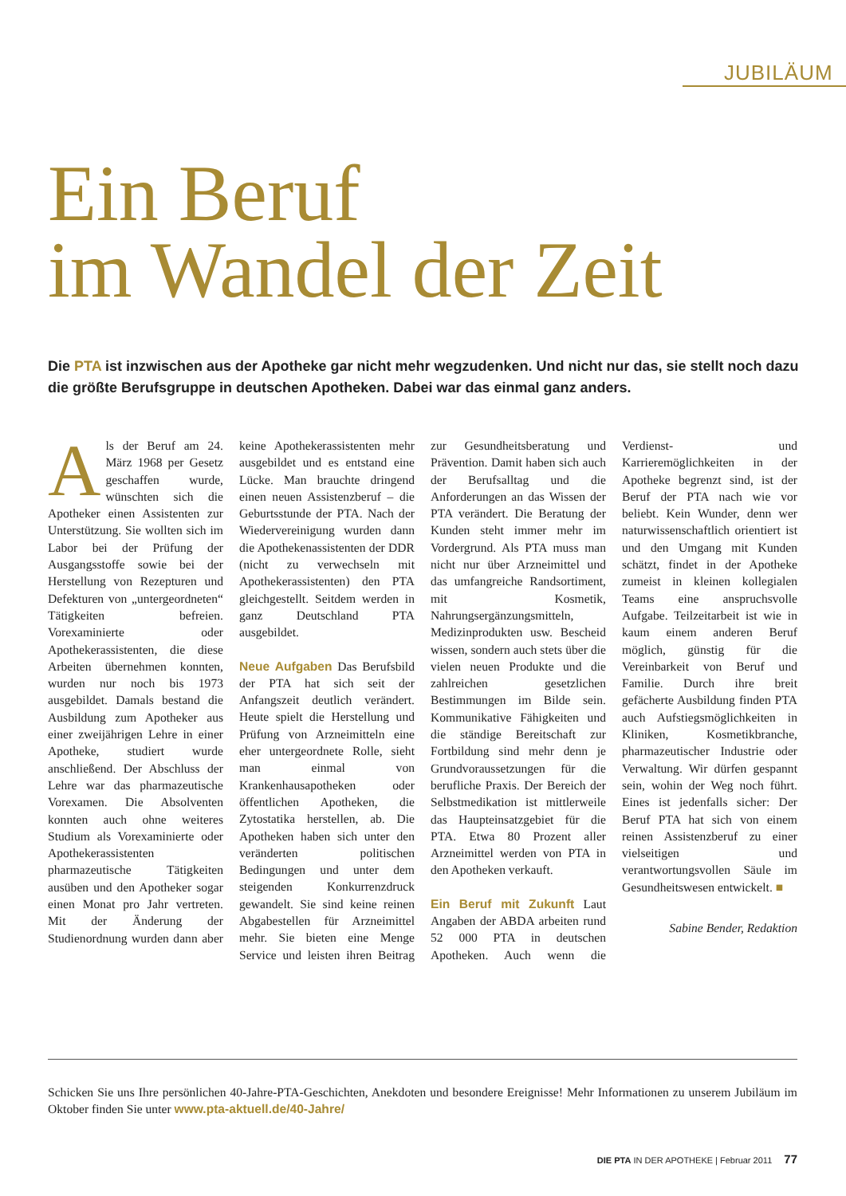JUBILÄUM
Ein Beruf
im Wandel der Zeit
Die PTA ist inzwischen aus der Apotheke gar nicht mehr wegzudenken. Und nicht nur das, sie stellt noch dazu die größte Berufsgruppe in deutschen Apotheken. Dabei war das einmal ganz anders.
Als der Beruf am 24. März 1968 per Gesetz geschaffen wurde, wünschten sich die Apotheker einen Assistenten zur Unterstützung. Sie wollten sich im Labor bei der Prüfung der Ausgangsstoffe sowie bei der Herstellung von Rezepturen und Defekturen von „untergeordneten“ Tätigkeiten befreien. Vorexaminierte oder Apothekerassistenten, die diese Arbeiten übernehmen konnten, wurden nur noch bis 1973 ausgebildet. Damals bestand die Ausbildung zum Apotheker aus einer zweijährigen Lehre in einer Apotheke, studiert wurde anschließend. Der Abschluss der Lehre war das pharmazeutische Vorexamen. Die Absolventen konnten auch ohne weiteres Studium als Vorexaminierte oder Apothekerassistenten pharmazeutische Tätigkeiten ausüben und den Apotheker sogar einen Monat pro Jahr vertreten. Mit der Änderung der Studienordnung wurden dann aber keine Apothekerassistenten mehr ausgebildet und es entstand eine Lücke. Man brauchte dringend einen neuen Assistenzberuf – die Geburtsstunde der PTA. Nach der Wiedervereinigung wurden dann die Apothekenassistenten der DDR (nicht zu verwechseln mit Apothekerassistenten) den PTA gleichgestellt. Seitdem werden in ganz Deutschland PTA ausgebildet.
Neue Aufgaben Das Berufsbild der PTA hat sich seit der Anfangszeit deutlich verändert. Heute spielt die Herstellung und Prüfung von Arzneimitteln eine eher untergeordnete Rolle, sieht man einmal von Krankenhausapotheken oder öffentlichen Apotheken, die Zytostatika herstellen, ab. Die Apotheken haben sich unter den veränderten politischen Bedingungen und unter dem steigenden Konkurrenzdruck gewandelt. Sie sind keine reinen Abgabestellen für Arzneimittel mehr. Sie bieten eine Menge Service und leisten ihren Beitrag zur Gesundheitsberatung und Prävention. Damit haben sich auch der Berufsalltag und die Anforderungen an das Wissen der PTA verändert. Die Beratung der Kunden steht immer mehr im Vordergrund. Als PTA muss man nicht nur über Arzneimittel und das umfangreiche Randsortiment, mit Kosmetik, Nahrungsergänzungsmitteln, Medizinprodukten usw. Bescheid wissen, sondern auch stets über die vielen neuen Produkte und die zahlreichen gesetzlichen Bestimmungen im Bilde sein. Kommunikative Fähigkeiten und die ständige Bereitschaft zur Fortbildung sind mehr denn je Grundvoraussetzungen für die berufliche Praxis. Der Bereich der Selbstmedikation ist mittlerweile das Haupteinsatzgebiet für die PTA. Etwa 80 Prozent aller Arzneimittel werden von PTA in den Apotheken verkauft.
Ein Beruf mit Zukunft Laut Angaben der ABDA arbeiten rund 52 000 PTA in deutschen Apotheken. Auch wenn die Verdienst- und Karrieremöglichkeiten in der Apotheke begrenzt sind, ist der Beruf der PTA nach wie vor beliebt. Kein Wunder, denn wer naturwissenschaftlich orientiert ist und den Umgang mit Kunden schätzt, findet in der Apotheke zumeist in kleinen kollegialen Teams eine anspruchsvolle Aufgabe. Teilzeitarbeit ist wie in kaum einem anderen Beruf möglich, günstig für die Vereinbarkeit von Beruf und Familie. Durch ihre breit gefächerte Ausbildung finden PTA auch Aufstiegsmöglichkeiten in Kliniken, Kosmetikbranche, pharmazeutischer Industrie oder Verwaltung. Wir dürfen gespannt sein, wohin der Weg noch führt. Eines ist jedenfalls sicher: Der Beruf PTA hat sich von einem reinen Assistenzberuf zu einer vielseitigen und verantwortungsvollen Säule im Gesundheitswesen entwickelt. ■
Sabine Bender, Redaktion
Schicken Sie uns Ihre persönlichen 40-Jahre-PTA-Geschichten, Anekdoten und besondere Ereignisse! Mehr Informationen zu unserem Jubiläum im Oktober finden Sie unter www.pta-aktuell.de/40-Jahre/
DIE PTA IN DER APOTHEKE | Februar 2011 77